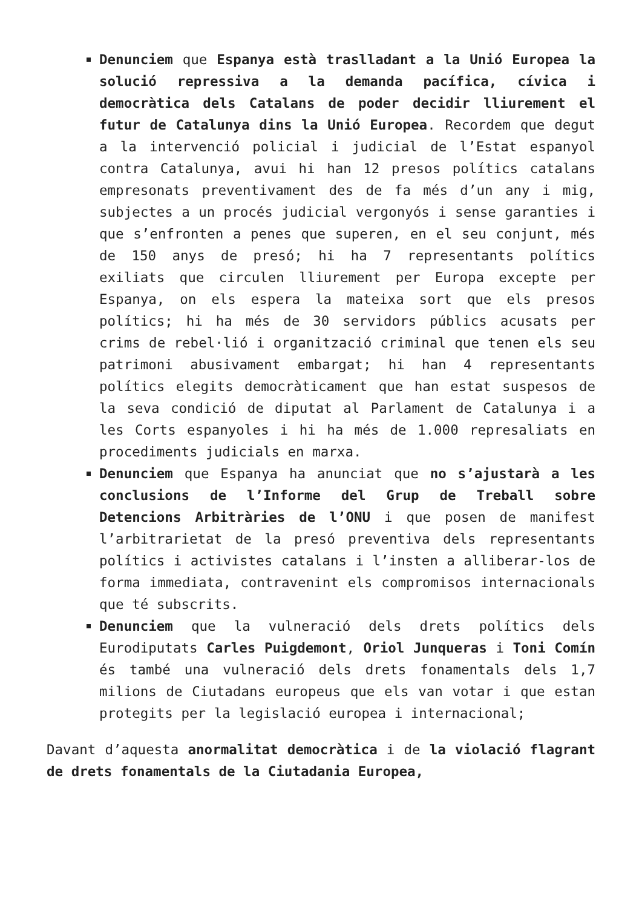Denunciem que Espanya està traslladant a la Unió Europea la solució repressiva a la demanda pacífica, cívica i democràtica dels Catalans de poder decidir lliurement el futur de Catalunya dins la Unió Europea. Recordem que degut a la intervenció policial i judicial de l’Estat espanyol contra Catalunya, avui hi han 12 presos polítics catalans empresonats preventivament des de fa més d’un any i mig, subjectes a un procés judicial vergonyós i sense garanties i que s’enfronten a penes que superen, en el seu conjunt, més de 150 anys de presó; hi ha 7 representants polítics exiliats que circulen lliurement per Europa excepte per Espanya, on els espera la mateixa sort que els presos polítics; hi ha més de 30 servidors públics acusats per crims de rebel·lió i organització criminal que tenen els seu patrimoni abusivament embargat; hi han 4 representants polítics elegits democràticament que han estat suspesos de la seva condició de diputat al Parlament de Catalunya i a les Corts espanyoles i hi ha més de 1.000 represaliats en procediments judicials en marxa.
Denunciem que Espanya ha anunciat que no s’ajustarà a les conclusions de l’Informe del Grup de Treball sobre Detencions Arbitràries de l’ONU i que posen de manifest l’arbitrarietat de la presó preventiva dels representants polítics i activistes catalans i l’insten a alliberar-los de forma immediata, contravenint els compromisos internacionals que té subscrits.
Denunciem que la vulneració dels drets polítics dels Eurodiputats Carles Puigdemont, Oriol Junqueras i Toni Comín és també una vulneració dels drets fonamentals dels 1,7 milions de Ciutadans europeus que els van votar i que estan protegits per la legislació europea i internacional;
Davant d’aquesta anormalitat democràtica i de la violació flagrant de drets fonamentals de la Ciutadania Europea,